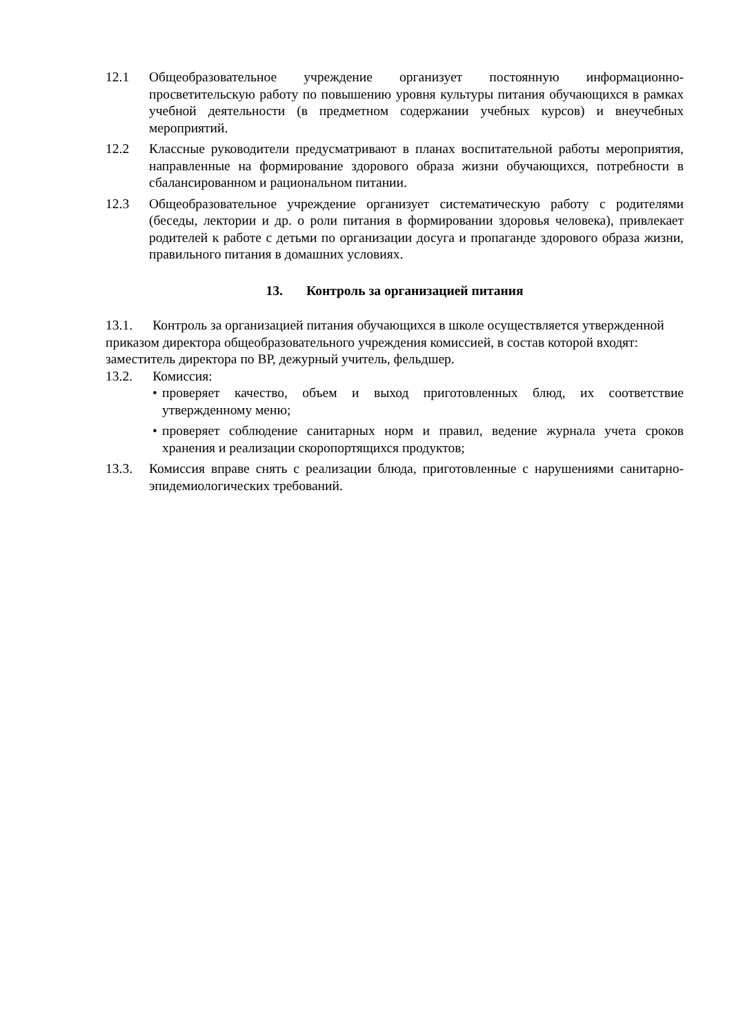12.1 Общеобразовательное учреждение организует постоянную информационно-просветительскую работу по повышению уровня культуры питания обучающихся в рамках учебной деятельности (в предметном содержании учебных курсов) и внеучебных мероприятий.
12.2 Классные руководители предусматривают в планах воспитательной работы мероприятия, направленные на формирование здорового образа жизни обучающихся, потребности в сбалансированном и рациональном питании.
12.3 Общеобразовательное учреждение организует систематическую работу с родителями (беседы, лектории и др. о роли питания в формировании здоровья человека), привлекает родителей к работе с детьми по организации досуга и пропаганде здорового образа жизни, правильного питания в домашних условиях.
13. Контроль за организацией питания
13.1. Контроль за организацией питания обучающихся в школе осуществляется утвержденной приказом директора общеобразовательного учреждения комиссией, в состав которой входят: заместитель директора по ВР, дежурный учитель, фельдшер.
13.2. Комиссия:
• проверяет качество, объем и выход приготовленных блюд, их соответствие утвержденному меню;
• проверяет соблюдение санитарных норм и правил, ведение журнала учета сроков хранения и реализации скоропортящихся продуктов;
13.3. Комиссия вправе снять с реализации блюда, приготовленные с нарушениями санитарно-эпидемиологических требований.